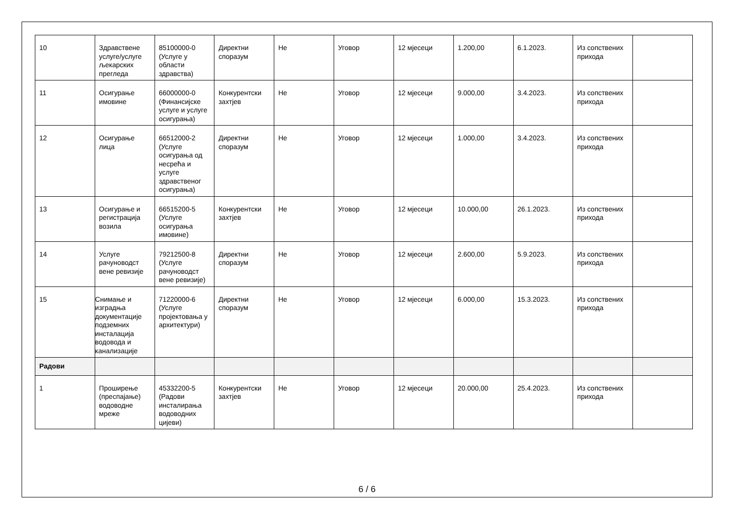| 10 | Здравствене услуге/услуге љекарских прегледа | 85100000-0 (Услуге у области здравства) | Директни споразум | Не | Уговор | 12 мјесеци | 1.200,00 | 6.1.2023. | Из сопствених прихода | |
| 11 | Осигурање имовине | 66000000-0 (Финансијске услуге и услуге осигурања) | Конкурентски захтјев | Не | Уговор | 12 мјесеци | 9.000,00 | 3.4.2023. | Из сопствених прихода | |
| 12 | Осигурање лица | 66512000-2 (Услуге осигурања од несрећа и услуге здравственог осигурања) | Директни споразум | Не | Уговор | 12 мјесеци | 1.000,00 | 3.4.2023. | Из сопствених прихода | |
| 13 | Осигурање и регистрација возила | 66515200-5 (Услуге осигурања имовине) | Конкурентски захтјев | Не | Уговор | 12 мјесеци | 10.000,00 | 26.1.2023. | Из сопствених прихода | |
| 14 | Услуге рачуноводст вене ревизије | 79212500-8 (Услуге рачуноводст вене ревизије) | Директни споразум | Не | Уговор | 12 мјесеци | 2.600,00 | 5.9.2023. | Из сопствених прихода | |
| 15 | Снимање и изградња документације подземних инсталација водовода и канализације | 71220000-6 (Услуге пројектовања у архитектури) | Директни споразум | Не | Уговор | 12 мјесеци | 6.000,00 | 15.3.2023. | Из сопствених прихода | |
| Радови | | | | | | | | | | |
| 1 | Проширење (преспајање) водоводне мреже | 45332200-5 (Радови инсталирања водоводних цијеви) | Конкурентски захтјев | Не | Уговор | 12 мјесеци | 20.000,00 | 25.4.2023. | Из сопствених прихода | |
6 / 6